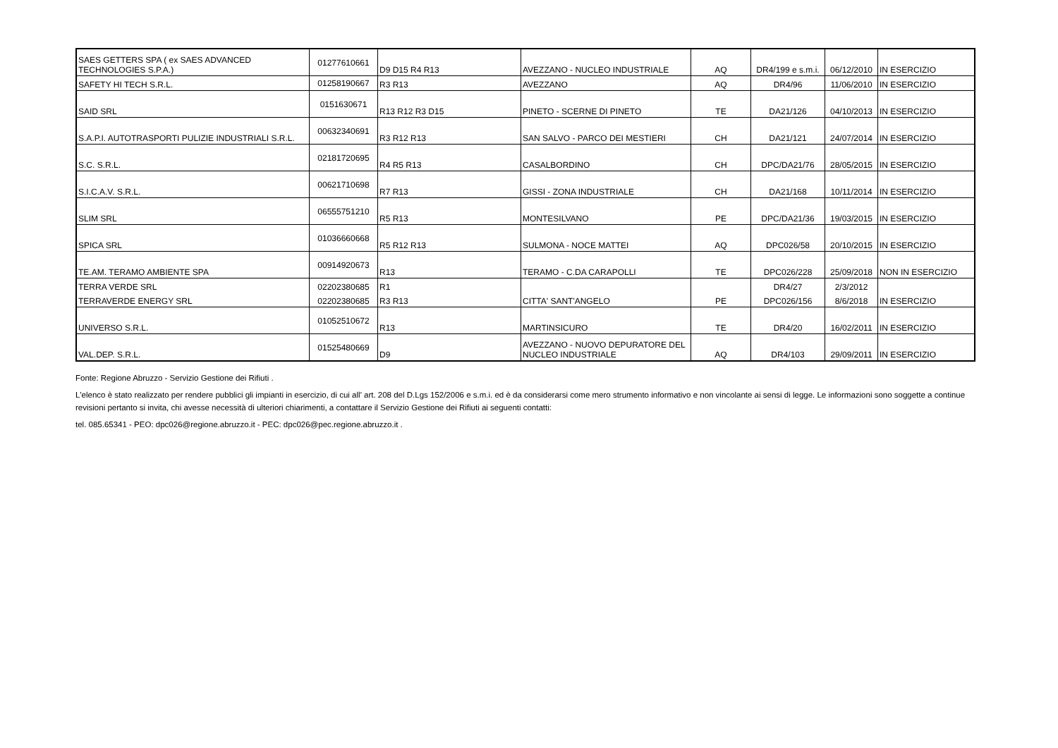| SAES GETTERS SPA ( ex SAES ADVANCED TECHNOLOGIES S.P.A.) | 01277610661 | D9 D15 R4 R13 | AVEZZANO - NUCLEO INDUSTRIALE | AQ | DR4/199 e s.m.i. | 06/12/2010 | IN ESERCIZIO |
| SAFETY HI TECH S.R.L. | 01258190667 | R3 R13 | AVEZZANO | AQ | DR4/96 | 11/06/2010 | IN ESERCIZIO |
| SAID SRL | 0151630671 | R13 R12 R3 D15 | PINETO - SCERNE DI PINETO | TE | DA21/126 | 04/10/2013 | IN ESERCIZIO |
| S.A.P.I. AUTOTRASPORTI PULIZIE INDUSTRIALI S.R.L. | 00632340691 | R3 R12 R13 | SAN SALVO - PARCO DEI MESTIERI | CH | DA21/121 | 24/07/2014 | IN ESERCIZIO |
| S.C. S.R.L. | 02181720695 | R4 R5 R13 | CASALBORDINO | CH | DPC/DA21/76 | 28/05/2015 | IN ESERCIZIO |
| S.I.C.A.V. S.R.L. | 00621710698 | R7 R13 | GISSI - ZONA INDUSTRIALE | CH | DA21/168 | 10/11/2014 | IN ESERCIZIO |
| SLIM SRL | 06555751210 | R5 R13 | MONTESILVANO | PE | DPC/DA21/36 | 19/03/2015 | IN ESERCIZIO |
| SPICA SRL | 01036660668 | R5 R12 R13 | SULMONA - NOCE MATTEI | AQ | DPC026/58 | 20/10/2015 | IN ESERCIZIO |
| TE.AM. TERAMO AMBIENTE SPA | 00914920673 | R13 | TERAMO - C.DA CARAPOLLI | TE | DPC026/228 | 25/09/2018 | NON IN ESERCIZIO |
| TERRA VERDE SRL | 02202380685 | R1 | | | DR4/27 | 2/3/2012 | |
| TERRAVERDE ENERGY SRL | 02202380685 | R3 R13 | CITTA' SANT'ANGELO | PE | DPC026/156 | 8/6/2018 | IN ESERCIZIO |
| UNIVERSO S.R.L. | 01052510672 | R13 | MARTINSICURO | TE | DR4/20 | 16/02/2011 | IN ESERCIZIO |
| VAL.DEP. S.R.L. | 01525480669 | D9 | AVEZZANO - NUOVO DEPURATORE DEL NUCLEO INDUSTRIALE | AQ | DR4/103 | 29/09/2011 | IN ESERCIZIO |
Fonte: Regione Abruzzo - Servizio Gestione dei Rifiuti .
L'elenco è stato realizzato per rendere pubblici gli impianti in esercizio, di cui all' art. 208 del D.Lgs 152/2006 e s.m.i. ed è da considerarsi come mero strumento informativo e non vincolante ai sensi di legge. Le informazioni sono soggette a continue revisioni pertanto si invita, chi avesse necessità di ulteriori chiarimenti, a contattare il Servizio Gestione dei Rifiuti ai seguenti contatti:
tel. 085.65341 - PEO: dpc026@regione.abruzzo.it - PEC: dpc026@pec.regione.abruzzo.it .